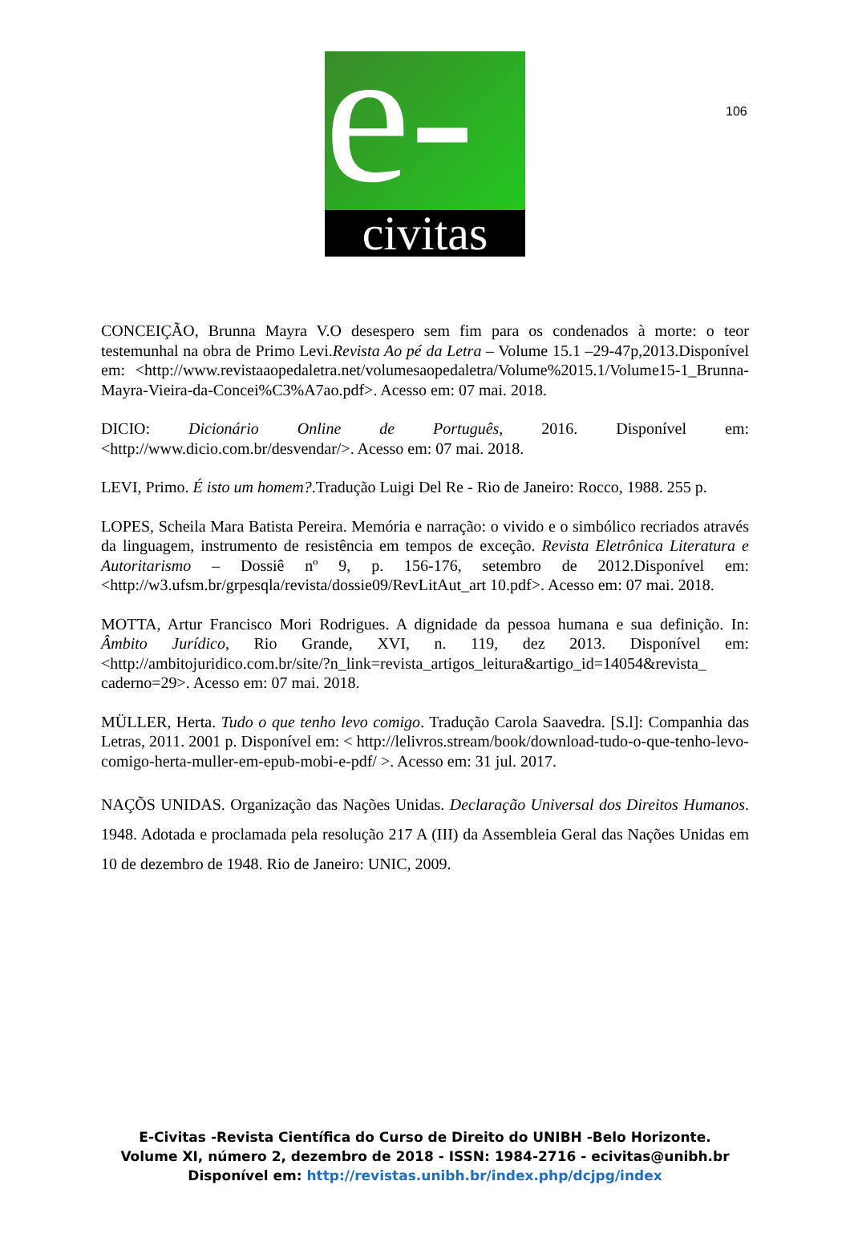106
e- civitas
CONCEIÇÃO, Brunna Mayra V.O desespero sem fim para os condenados à morte: o teor testemunhal na obra de Primo Levi.Revista Ao pé da Letra – Volume 15.1 –29-47p,2013.Disponível em: <http://www.revistaaopedaletra.net/volumesaopedaletra/Volume%2015.1/Volume15-1_Brunna-Mayra-Vieira-da-Concei%C3%A7ao.pdf>. Acesso em: 07 mai. 2018.
DICIO: Dicionário Online de Português, 2016. Disponível em: <http://www.dicio.com.br/desvendar/>. Acesso em: 07 mai. 2018.
LEVI, Primo. É isto um homem?.Tradução Luigi Del Re - Rio de Janeiro: Rocco, 1988. 255 p.
LOPES, Scheila Mara Batista Pereira. Memória e narração: o vivido e o simbólico recriados através da linguagem, instrumento de resistência em tempos de exceção. Revista Eletrônica Literatura e Autoritarismo – Dossiê nº 9, p. 156-176, setembro de 2012.Disponível em: <http://w3.ufsm.br/grpesqla/revista/dossie09/RevLitAut_art 10.pdf>. Acesso em: 07 mai. 2018.
MOTTA, Artur Francisco Mori Rodrigues. A dignidade da pessoa humana e sua definição. In: Âmbito Jurídico, Rio Grande, XVI, n. 119, dez 2013. Disponível em: <http://ambitojuridico.com.br/site/?n_link=revista_artigos_leitura&artigo_id=14054&revista_ caderno=29>. Acesso em: 07 mai. 2018.
MÜLLER, Herta. Tudo o que tenho levo comigo. Tradução Carola Saavedra. [S.l]: Companhia das Letras, 2011. 2001 p. Disponível em: < http://lelivros.stream/book/download-tudo-o-que-tenho-levo-comigo-herta-muller-em-epub-mobi-e-pdf/ >. Acesso em: 31 jul. 2017.
NAÇÕS UNIDAS. Organização das Nações Unidas. Declaração Universal dos Direitos Humanos. 1948. Adotada e proclamada pela resolução 217 A (III) da Assembleia Geral das Nações Unidas em 10 de dezembro de 1948. Rio de Janeiro: UNIC, 2009.
E-Civitas -Revista Científica do Curso de Direito do UNIBH -Belo Horizonte.
Volume XI, número 2, dezembro de 2018 - ISSN: 1984-2716 - ecivitas@unibh.br
Disponível em: http://revistas.unibh.br/index.php/dcjpg/index